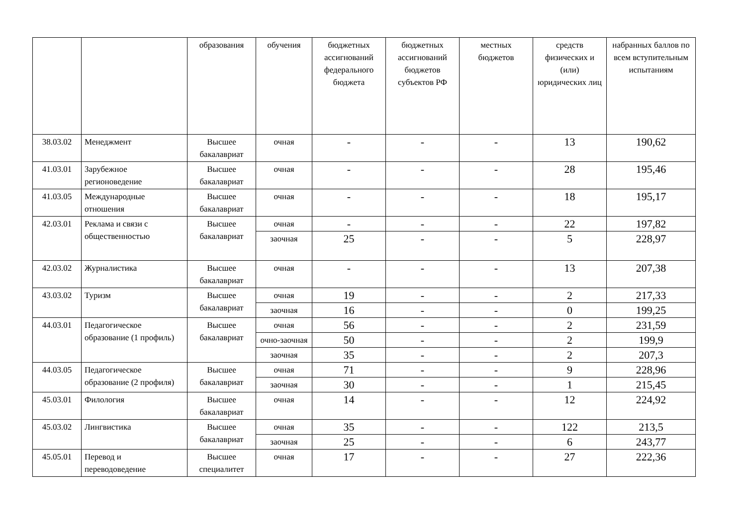| | | образования | обучения | бюджетных ассигнований федерального бюджета | бюджетных ассигнований бюджетов субъектов РФ | местных бюджетов | средств физических и (или) юридических лиц | набранных баллов по всем вступительным испытаниям |
| --- | --- | --- | --- | --- | --- | --- | --- | --- |
| 38.03.02 | Менеджмент | Высшее бакалавриат | очная | - | - | - | 13 | 190,62 |
| 41.03.01 | Зарубежное регионоведение | Высшее бакалавриат | очная | - | - | - | 28 | 195,46 |
| 41.03.05 | Международные отношения | Высшее бакалавриат | очная | - | - | - | 18 | 195,17 |
| 42.03.01 | Реклама и связи с общественностью | Высшее бакалавриат | очная | - | - | - | 22 | 197,82 |
| | | | заочная | 25 | - | - | 5 | 228,97 |
| 42.03.02 | Журналистика | Высшее бакалавриат | очная | - | - | - | 13 | 207,38 |
| 43.03.02 | Туризм | Высшее бакалавриат | очная | 19 | - | - | 2 | 217,33 |
| | | | заочная | 16 | - | - | 0 | 199,25 |
| 44.03.01 | Педагогическое образование (1 профиль) | Высшее бакалавриат | очная | 56 | - | - | 2 | 231,59 |
| | | | очно-заочная | 50 | - | - | 2 | 199,9 |
| | | | заочная | 35 | - | - | 2 | 207,3 |
| 44.03.05 | Педагогическое образование (2 профиля) | Высшее бакалавриат | очная | 71 | - | - | 9 | 228,96 |
| | | | заочная | 30 | - | - | 1 | 215,45 |
| 45.03.01 | Филология | Высшее бакалавриат | очная | 14 | - | - | 12 | 224,92 |
| 45.03.02 | Лингвистика | Высшее бакалавриат | очная | 35 | - | - | 122 | 213,5 |
| | | | заочная | 25 | - | - | 6 | 243,77 |
| 45.05.01 | Перевод и переводоведение | Высшее специалитет | очная | 17 | - | - | 27 | 222,36 |